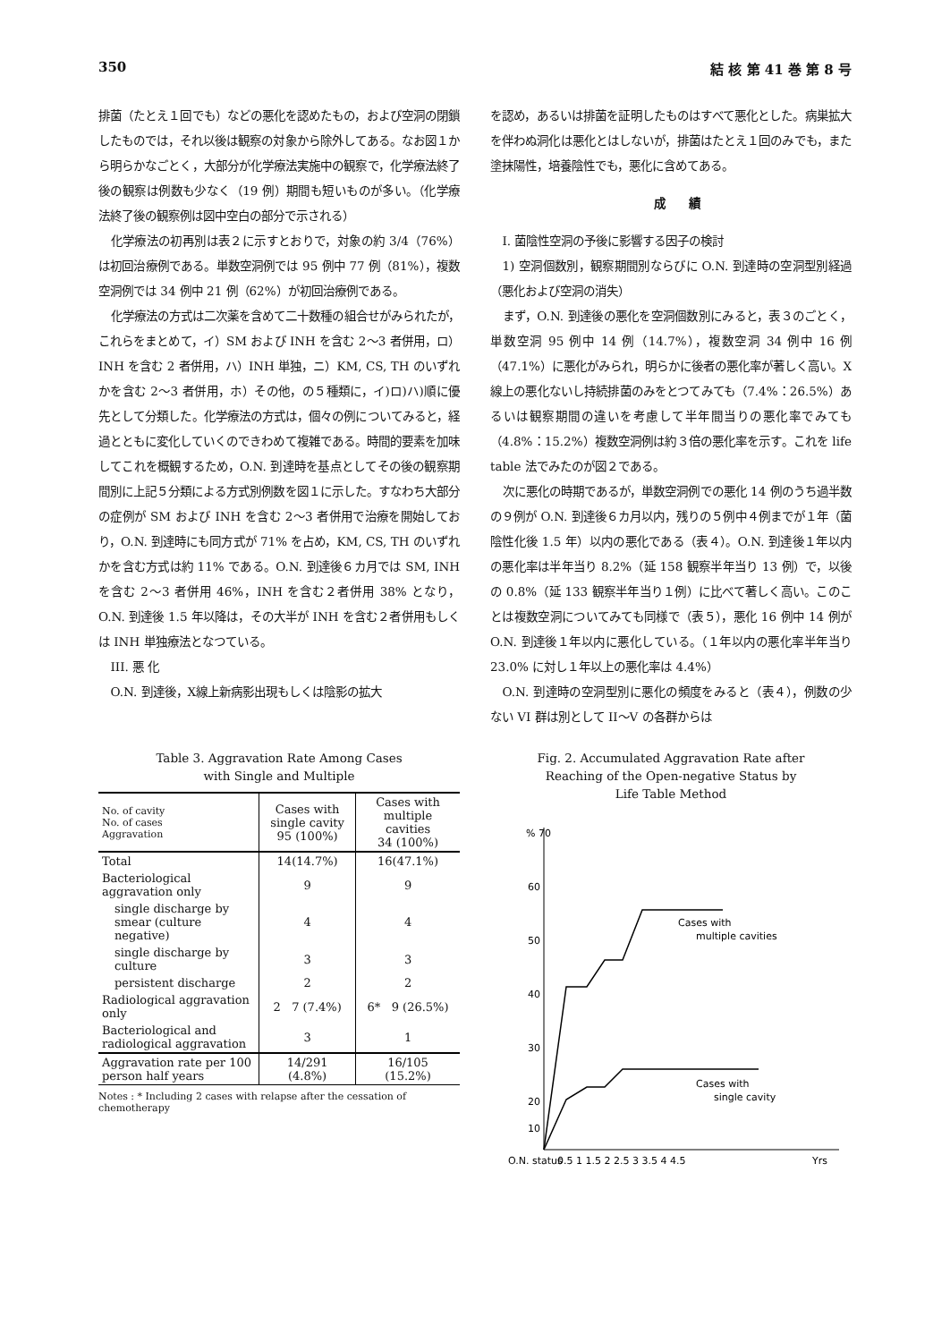350 結 核 第 41 巻 第 8 号
排菌（たとえ１回でも）などの悪化を認めたもの，および空洞の閉鎖したものでは，それ以後は観察の対象から除外してある。なお図１から明らかなごとく，大部分が化学療法実施中の観察で，化学療法終了後の観察は例数も少なく（19 例）期間も短いものが多い。（化学療法終了後の観察例は図中空白の部分で示される）
化学療法の初再別は表２に示すとおりで，対象の約 3/4（76%）は初回治療例である。単数空洞例では 95 例中 77 例（81%），複数空洞例では 34 例中 21 例（62%）が初回治療例である。
化学療法の方式は二次薬を含めて二十数種の組合せがみられたが，これらをまとめて，イ）SM および INH を含む 2～3 者併用，ロ）INH を含む 2 者併用，ハ）INH 単独，ニ）KM, CS, TH のいずれかを含む 2～3 者併用，ホ）その他，の５種類に，イ)ロ)ハ)順に優先として分類した。化学療法の方式は，個々の例についてみると，経過とともに変化していくのできわめて複雑である。時間的要素を加味してこれを概観するため，O.N. 到達時を基点としてその後の観察期間別に上記５分類による方式別例数を図１に示した。すなわち大部分の症例が SM および INH を含む 2～3 者併用で治療を開始しており，O.N. 到達時にも同方式が 71% を占め，KM, CS, TH のいずれかを含む方式は約 11% である。O.N. 到達後６カ月では SM, INH を含む 2～3 者併用 46%，INH を含む２者併用 38% となり，O.N. 到達後 1.5 年以降は，その大半が INH を含む２者併用もしくは INH 単独療法となつている。
III. 悪 化
O.N. 到達後，X線上新病影出現もしくは陰影の拡大
を認め，あるいは排菌を証明したものはすべて悪化とした。病巣拡大を伴わぬ洞化は悪化とはしないが，排菌はたとえ１回のみでも，また塗抹陽性，培養陰性でも，悪化に含めてある。
成　　績
I. 菌陰性空洞の予後に影響する因子の検討
1) 空洞個数別，観察期間別ならびに O.N. 到達時の空洞型別経過（悪化および空洞の消失）
まず，O.N. 到達後の悪化を空洞個数別にみると，表３のごとく，単数空洞 95 例中 14 例（14.7%），複数空洞 34 例中 16 例（47.1%）に悪化がみられ，明らかに後者の悪化率が著しく高い。X線上の悪化ないし持続排菌のみをとつてみても（7.4%：26.5%）あるいは観察期間の違いを考慮して半年間当りの悪化率でみても（4.8%：15.2%）複数空洞例は約３倍の悪化率を示す。これを life table 法でみたのが図２である。
次に悪化の時期であるが，単数空洞例での悪化 14 例のうち過半数の９例が O.N. 到達後６カ月以内，残りの５例中４例までが１年（菌陰性化後 1.5 年）以内の悪化である（表４）。O.N. 到達後１年以内の悪化率は半年当り 8.2%（延 158 観察半年当り 13 例）で，以後の 0.8%（延 133 観察半年当り１例）に比べて著しく高い。このことは複数空洞についてみても同様で（表５），悪化 16 例中 14 例が O.N. 到達後１年以内に悪化している。（１年以内の悪化率半年当り 23.0% に対し１年以上の悪化率は 4.4%）
O.N. 到達時の空洞型別に悪化の頻度をみると（表４），例数の少ない VI 群は別として II～V の各群からは
Table 3. Aggravation Rate Among Cases
with Single and Multiple
| No. of cavity No. of cases Aggravation | Cases with single cavity 95 (100%) | Cases with multiple cavities 34 (100%) |
| --- | --- | --- |
| Total | 14(14.7%) | 16(47.1%) |
| Bacteriological aggravation only | 9 | 9 |
| single discharge by smear (culture negative) | 4 | 4 |
| single discharge by culture | 3 | 3 |
| persistent discharge | 2 | 2 |
| Radiological aggravation only | 2 7 (7.4%) | 6* 9 (26.5%) |
| Bacteriological and radiological aggravation | 3 | 1 |
| Aggravation rate per 100 person half years | 14/291 (4.8%) | 16/105 (15.2%) |
Notes : * Including 2 cases with relapse after the cessation of chemotherapy
Fig. 2. Accumulated Aggravation Rate after
Reaching of the Open-negative Status by
Life Table Method
% 70
60
50
40
30
20
10
Cases with
multiple cavities
Cases with
single cavity
O.N. status
0.5 1 1.5 2 2.5 3 3.5 4 4.5
Yrs